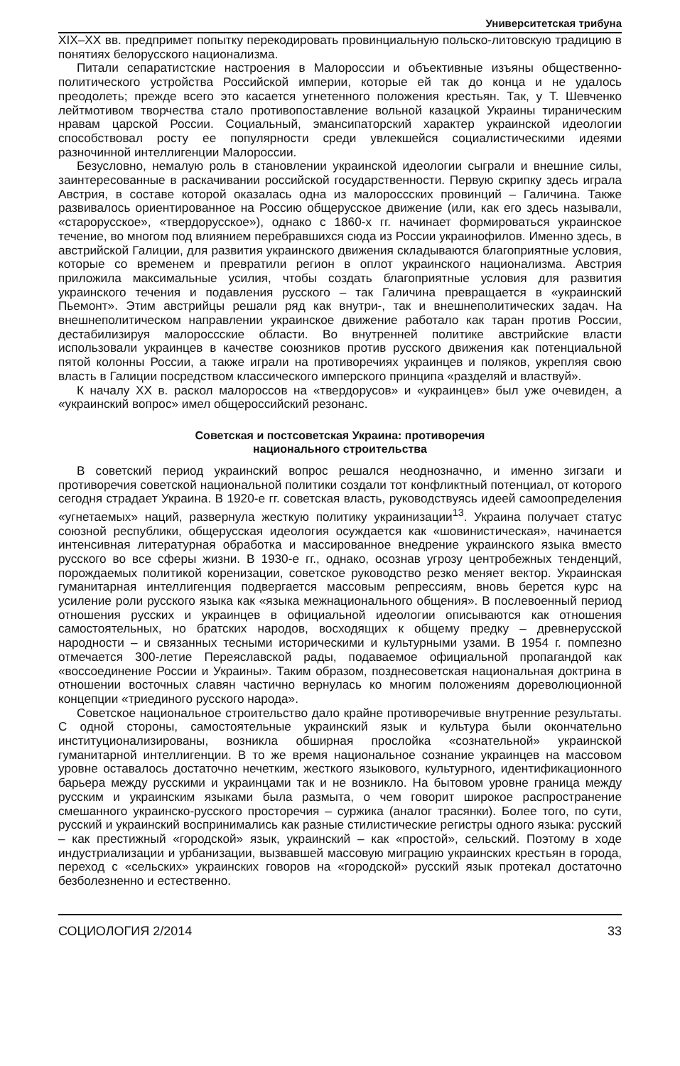Университетская трибуна
XIX–XX вв. предпримет попытку перекодировать провинциальную польско-литовскую традицию в понятиях белорусского национализма.
Питали сепаратистские настроения в Малороссии и объективные изъяны общественно-политического устройства Российской империи, которые ей так до конца и не удалось преодолеть; прежде всего это касается угнетенного положения крестьян. Так, у Т. Шевченко лейтмотивом творчества стало противопоставление вольной казацкой Украины тираническим нравам царской России. Социальный, эмансипаторский характер украинской идеологии способствовал росту ее популярности среди увлекшейся социалистическими идеями разночинной интеллигенции Малороссии.
Безусловно, немалую роль в становлении украинской идеологии сыграли и внешние силы, заинтересованные в раскачивании российской государственности. Первую скрипку здесь играла Австрия, в составе которой оказалась одна из малороссских провинций – Галичина. Также развивалось ориентированное на Россию общерусское движение (или, как его здесь называли, «старорусское», «твердорусское»), однако с 1860-х гг. начинает формироваться украинское течение, во многом под влиянием перебравшихся сюда из России украинофилов. Именно здесь, в австрийской Галиции, для развития украинского движения складываются благоприятные условия, которые со временем и превратили регион в оплот украинского национализма. Австрия приложила максимальные усилия, чтобы создать благоприятные условия для развития украинского течения и подавления русского – так Галичина превращается в «украинский Пьемонт». Этим австрийцы решали ряд как внутри-, так и внешнеполитических задач. На внешнеполитическом направлении украинское движение работало как таран против России, дестабилизируя малороссские области. Во внутренней политике австрийские власти использовали украинцев в качестве союзников против русского движения как потенциальной пятой колонны России, а также играли на противоречиях украинцев и поляков, укрепляя свою власть в Галиции посредством классического имперского принципа «разделяй и властвуй».
К началу XX в. раскол малороссов на «твердорусов» и «украинцев» был уже очевиден, а «украинский вопрос» имел общероссийский резонанс.
Советская и постсоветская Украина: противоречия
национального строительства
В советский период украинский вопрос решался неоднозначно, и именно зигзаги и противоречия советской национальной политики создали тот конфликтный потенциал, от которого сегодня страдает Украина. В 1920-е гг. советская власть, руководствуясь идеей самоопределения «угнетаемых» наций, развернула жесткую политику украинизации<sup>13</sup>. Украина получает статус союзной республики, общерусская идеология осуждается как «шовинистическая», начинается интенсивная литературная обработка и массированное внедрение украинского языка вместо русского во все сферы жизни. В 1930-е гг., однако, осознав угрозу центробежных тенденций, порождаемых политикой коренизации, советское руководство резко меняет вектор. Украинская гуманитарная интеллигенция подвергается массовым репрессиям, вновь берется курс на усиление роли русского языка как «языка межнационального общения». В послевоенный период отношения русских и украинцев в официальной идеологии описываются как отношения самостоятельных, но братских народов, восходящих к общему предку – древнерусской народности – и связанных тесными историческими и культурными узами. В 1954 г. помпезно отмечается 300-летие Переяславской рады, подаваемое официальной пропагандой как «воссоединение России и Украины». Таким образом, позднесоветская национальная доктрина в отношении восточных славян частично вернулась ко многим положениям дореволюционной концепции «триединого русского народа».
Советское национальное строительство дало крайне противоречивые внутренние результаты. С одной стороны, самостоятельные украинский язык и культура были окончательно институционализированы, возникла обширная прослойка «сознательной» украинской гуманитарной интеллигенции. В то же время национальное сознание украинцев на массовом уровне оставалось достаточно нечетким, жесткого языкового, культурного, идентификационного барьера между русскими и украинцами так и не возникло. На бытовом уровне граница между русским и украинским языками была размыта, о чем говорит широкое распространение смешанного украинско-русского просторечия – суржика (аналог трасянки). Более того, по сути, русский и украинский воспринимались как разные стилистические регистры одного языка: русский – как престижный «городской» язык, украинский – как «простой», сельский. Поэтому в ходе индустриализации и урбанизации, вызвавшей массовую миграцию украинских крестьян в города, переход с «сельских» украинских говоров на «городской» русский язык протекал достаточно безболезненно и естественно.
СОЦИОЛОГИЯ 2/2014 33